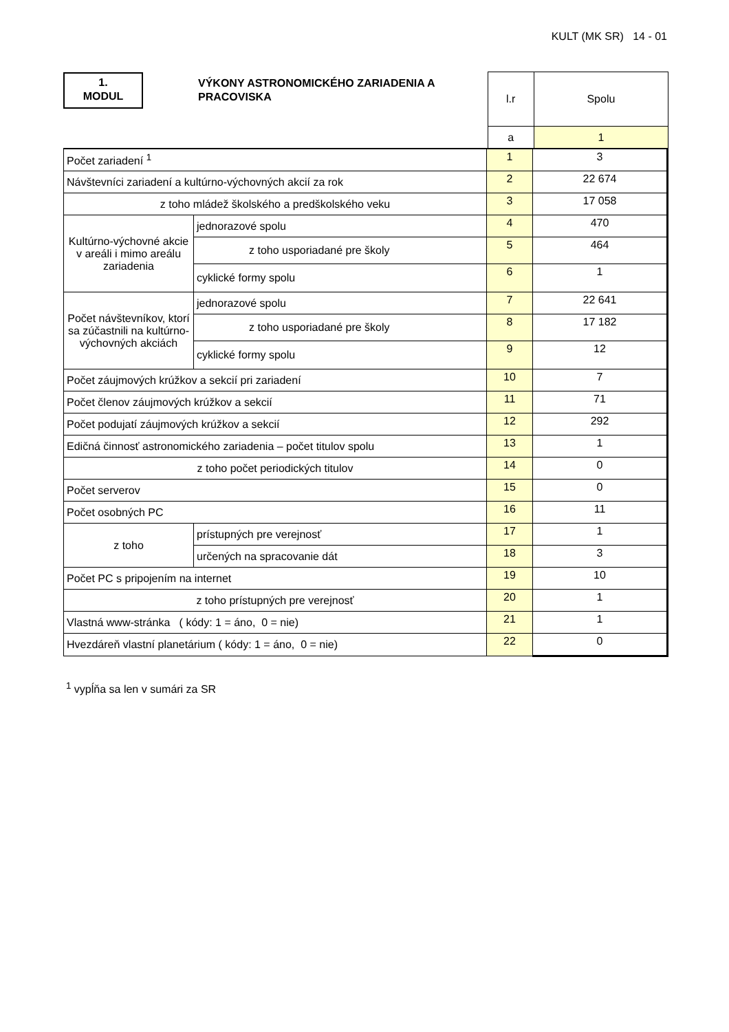KULT (MK SR) 14 - 01
| 1. MODUL VÝKONY ASTRONOMICKÉHO ZARIADENIA A PRACOVISKA | l.r | Spolu |
| | a | 1 |
| Počet zariadení <sup>1</sup> | | 1 | 3 |
| Návštevníci zariadení a kultúrno-výchovných akcií za rok | | 2 | 22 674 |
| z toho mládež školského a predškolského veku | | 3 | 17 058 |
| Kultúrno-výchovné akcie v areáli i mimo areálu zariadenia | jednorazové spolu | 4 | 470 |
| | z toho usporiadané pre školy | 5 | 464 |
| | cyklické formy spolu | 6 | 1 |
| Počet návštevníkov, ktorí sa zúčastnili na kultúrno-výchovných akciách | jednorazové spolu | 7 | 22 641 |
| | z toho usporiadané pre školy | 8 | 17 182 |
| | cyklické formy spolu | 9 | 12 |
| Počet záujmových krúžkov a sekcií pri zariadení | | 10 | 7 |
| Počet členov záujmových krúžkov a sekcií | | 11 | 71 |
| Počet podujatí záujmových krúžkov a sekcií | | 12 | 292 |
| Edičná činnosť astronomického zariadenia – počet titulov spolu | | 13 | 1 |
| z toho počet periodických titulov | | 14 | 0 |
| Počet serverov | | 15 | 0 |
| Počet osobných PC | | 16 | 11 |
| z toho | prístupných pre verejnosť | 17 | 1 |
| | určených na spracovanie dát | 18 | 3 |
| Počet PC s pripojením na internet | | 19 | 10 |
| z toho prístupných pre verejnosť | | 20 | 1 |
| Vlastná www-stránka ( kódy: 1 = áno, 0 = nie) | | 21 | 1 |
| Hvezdáreň vlastní planetárium ( kódy: 1 = áno, 0 = nie) | | 22 | 0 |
<sup>1</sup> vypĺňa sa len v sumári za SR